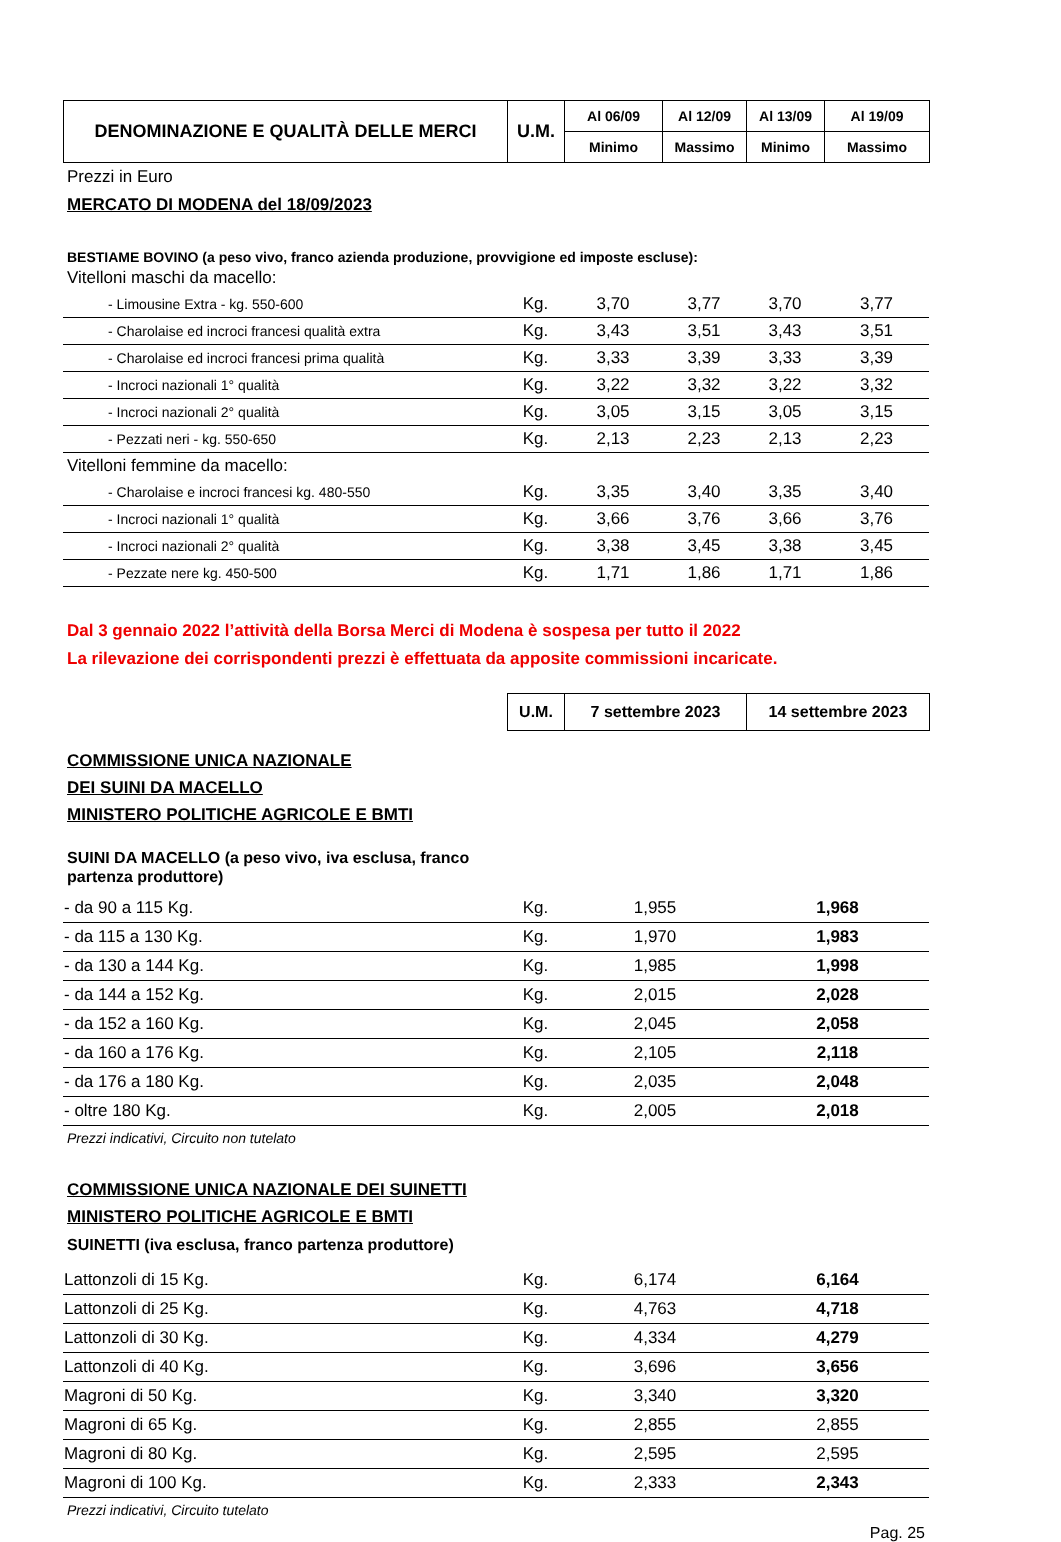| DENOMINAZIONE E QUALITÀ DELLE MERCI | U.M. | Al 06/09 | Al 12/09 | Al 13/09 | Al 19/09 |
| | | Minimo | Massimo | Minimo | Massimo |
Prezzi in Euro
MERCATO DI MODENA del 18/09/2023
BESTIAME BOVINO (a peso vivo, franco azienda produzione, provvigione ed imposte escluse):
| Vitelloni maschi da macello: | | | | | |
| - Limousine Extra - kg. 550-600 | Kg. | 3,70 | 3,77 | 3,70 | 3,77 |
| - Charolaise ed incroci francesi qualità extra | Kg. | 3,43 | 3,51 | 3,43 | 3,51 |
| - Charolaise ed incroci francesi prima qualità | Kg. | 3,33 | 3,39 | 3,33 | 3,39 |
| - Incroci nazionali 1° qualità | Kg. | 3,22 | 3,32 | 3,22 | 3,32 |
| - Incroci nazionali 2° qualità | Kg. | 3,05 | 3,15 | 3,05 | 3,15 |
| - Pezzati neri - kg. 550-650 | Kg. | 2,13 | 2,23 | 2,13 | 2,23 |
| Vitelloni femmine da macello: | | | | | |
| - Charolaise e incroci francesi kg. 480-550 | Kg. | 3,35 | 3,40 | 3,35 | 3,40 |
| - Incroci nazionali 1° qualità | Kg. | 3,66 | 3,76 | 3,66 | 3,76 |
| - Incroci nazionali 2° qualità | Kg. | 3,38 | 3,45 | 3,38 | 3,45 |
| - Pezzate nere kg. 450-500 | Kg. | 1,71 | 1,86 | 1,71 | 1,86 |
Dal 3 gennaio 2022 l’attività della Borsa Merci di Modena è sospesa per tutto il 2022
La rilevazione dei corrispondenti prezzi è effettuata da apposite commissioni incaricate.
| U.M. | 7 settembre 2023 | 14 settembre 2023 |
COMMISSIONE UNICA NAZIONALE
DEI SUINI DA MACELLO
MINISTERO POLITICHE AGRICOLE E BMTI
SUINI DA MACELLO (a peso vivo, iva esclusa, franco partenza produttore)
| - da 90 a 115 Kg. | Kg. | 1,955 | 1,968 |
| - da 115 a 130 Kg. | Kg. | 1,970 | 1,983 |
| - da 130 a 144 Kg. | Kg. | 1,985 | 1,998 |
| - da 144 a 152 Kg. | Kg. | 2,015 | 2,028 |
| - da 152 a 160 Kg. | Kg. | 2,045 | 2,058 |
| - da 160 a 176 Kg. | Kg. | 2,105 | 2,118 |
| - da 176 a 180 Kg. | Kg. | 2,035 | 2,048 |
| - oltre 180 Kg. | Kg. | 2,005 | 2,018 |
Prezzi indicativi, Circuito non tutelato
COMMISSIONE UNICA NAZIONALE DEI SUINETTI
MINISTERO POLITICHE AGRICOLE E BMTI
SUINETTI (iva esclusa, franco partenza produttore)
| Lattonzoli di 15 Kg. | Kg. | 6,174 | 6,164 |
| Lattonzoli di 25 Kg. | Kg. | 4,763 | 4,718 |
| Lattonzoli di 30 Kg. | Kg. | 4,334 | 4,279 |
| Lattonzoli di 40 Kg. | Kg. | 3,696 | 3,656 |
| Magroni di 50 Kg. | Kg. | 3,340 | 3,320 |
| Magroni di 65 Kg. | Kg. | 2,855 | 2,855 |
| Magroni di 80 Kg. | Kg. | 2,595 | 2,595 |
| Magroni di 100 Kg. | Kg. | 2,333 | 2,343 |
Prezzi indicativi, Circuito tutelato
Pag. 25